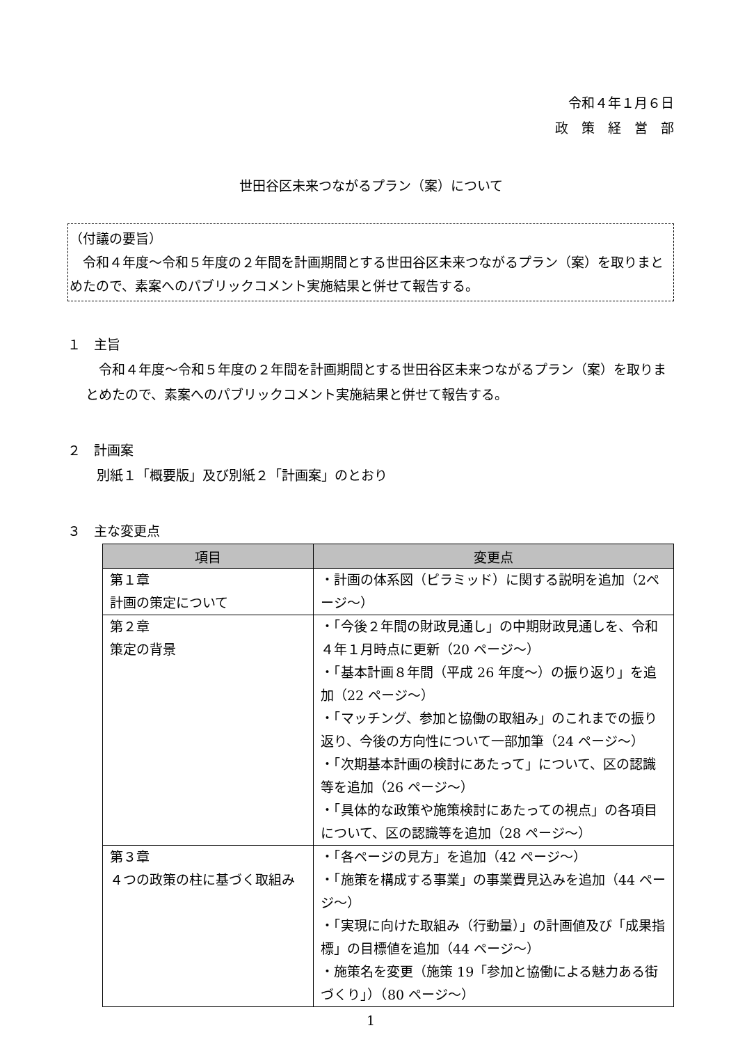令和４年１月６日
政　策　経　営　部
世田谷区未来つながるプラン（案）について
（付議の要旨）
　令和４年度～令和５年度の２年間を計画期間とする世田谷区未来つながるプラン（案）を取りまとめたので、素案へのパブリックコメント実施結果と併せて報告する。
１　主旨
　令和４年度～令和５年度の２年間を計画期間とする世田谷区未来つながるプラン（案）を取りまとめたので、素案へのパブリックコメント実施結果と併せて報告する。
２　計画案
別紙１「概要版」及び別紙２「計画案」のとおり
３　主な変更点
| 項目 | 変更点 |
| --- | --- |
| 第１章 計画の策定について | ・計画の体系図（ピラミッド）に関する説明を追加（2ページ～） |
| 第２章 策定の背景 | ・「今後２年間の財政見通し」の中期財政見通しを、令和４年１月時点に更新（20 ページ～） ・「基本計画８年間（平成 26 年度～）の振り返り」を追加（22 ページ～） ・「マッチング、参加と協働の取組み」のこれまでの振り返り、今後の方向性について一部加筆（24 ページ～） ・「次期基本計画の検討にあたって」について、区の認識等を追加（26 ページ～） ・「具体的な政策や施策検討にあたっての視点」の各項目について、区の認識等を追加（28 ページ～） |
| 第３章 ４つの政策の柱に基づく取組み | ・「各ページの見方」を追加（42 ページ～） ・「施策を構成する事業」の事業費見込みを追加（44 ページ～） ・「実現に向けた取組み（行動量）」の計画値及び「成果指標」の目標値を追加（44 ページ～） ・施策名を変更（施策 19「参加と協働による魅力ある街づくり」）（80 ページ～） |
1